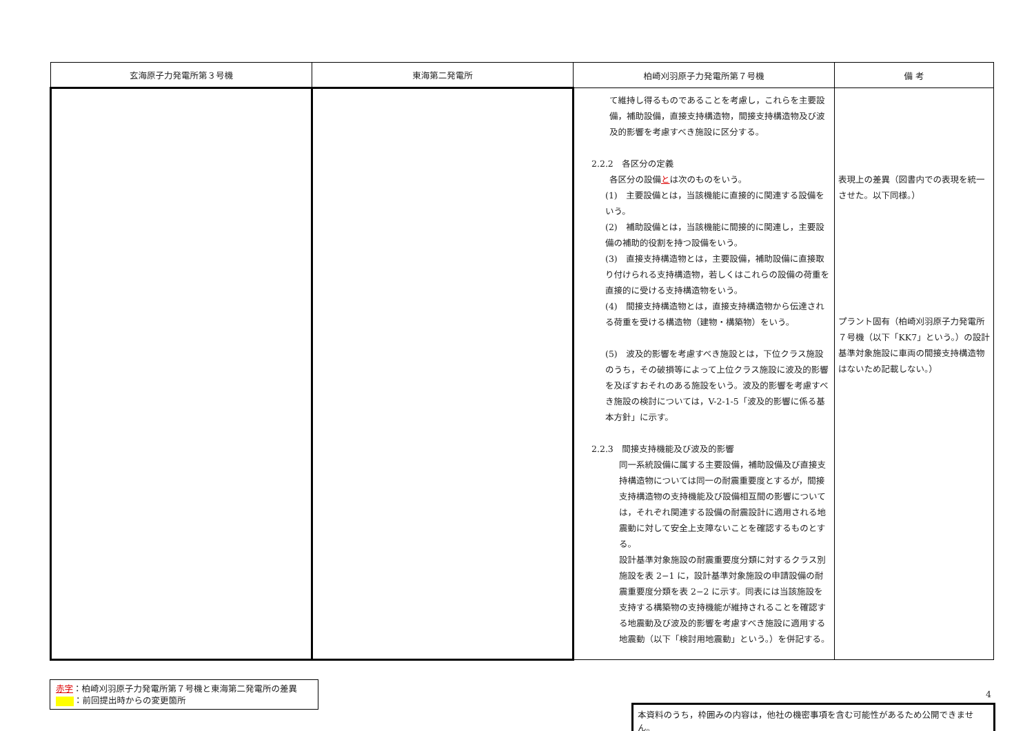| 玄海原子力発電所第３号機 | 東海第二発電所 | 柏崎刈羽原子力発電所第７号機 | 備 考 |
| --- | --- | --- | --- |
| | | て維持し得るものであることを考慮し，これらを主要設備，補助設備，直接支持構造物，間接支持構造物及び波及的影響を考慮すべき施設に区分する。 2.2.2 各区分の定義 各区分の設備 と は次のものをいう。 (1) 主要設備とは，当該機能に直接的に関連する設備をいう。 (2) 補助設備とは，当該機能に間接的に関連し，主要設備の補助的役割を持つ設備をいう。 (3) 直接支持構造物とは，主要設備，補助設備に直接取り付けられる支持構造物，若しくはこれらの設備の荷重を直接的に受ける支持構造物をいう。 (4) 間接支持構造物とは，直接支持構造物から伝達される荷重を受ける構造物（建物・構築物）をいう。 (5) 波及的影響を考慮すべき施設とは，下位クラス施設のうち，その破損等によって上位クラス施設に波及的影響を及ぼすおそれのある施設をいう。波及的影響を考慮すべき施設の検討については，V-2-1-5「波及的影響に係る基本方針」に示す。 2.2.3 間接支持機能及び波及的影響 同一系統設備に属する主要設備，補助設備及び直接支持構造物については同一の耐震重要度とするが，間接支持構造物の支持機能及び設備相互間の影響については，それぞれ関連する設備の耐震設計に適用される地震動に対して安全上支障ないことを確認するものとする。 設計基準対象施設の耐震重要度分類に対するクラス別施設を表 2−1 に，設計基準対象施設の申請設備の耐震重要度分類を表 2−2 に示す。同表には当該施設を支持する構築物の支持機能が維持されることを確認する地震動及び波及的影響を考慮すべき施設に適用する地震動（以下「検討用地震動」という。）を併記する。 | 表現上の差異（図書内での表現を統一させた。以下同様。） プラント固有（柏崎刈羽原子力発電所７号機（以下「KK7」という。）の設計基準対象施設に車両の間接支持構造物はないため記載しない。） |
赤字：柏崎刈羽原子力発電所第７号機と東海第二発電所の差異
：前回提出時からの変更箇所
4
本資料のうち，枠囲みの内容は，他社の機密事項を含む可能性があるため公開できません。